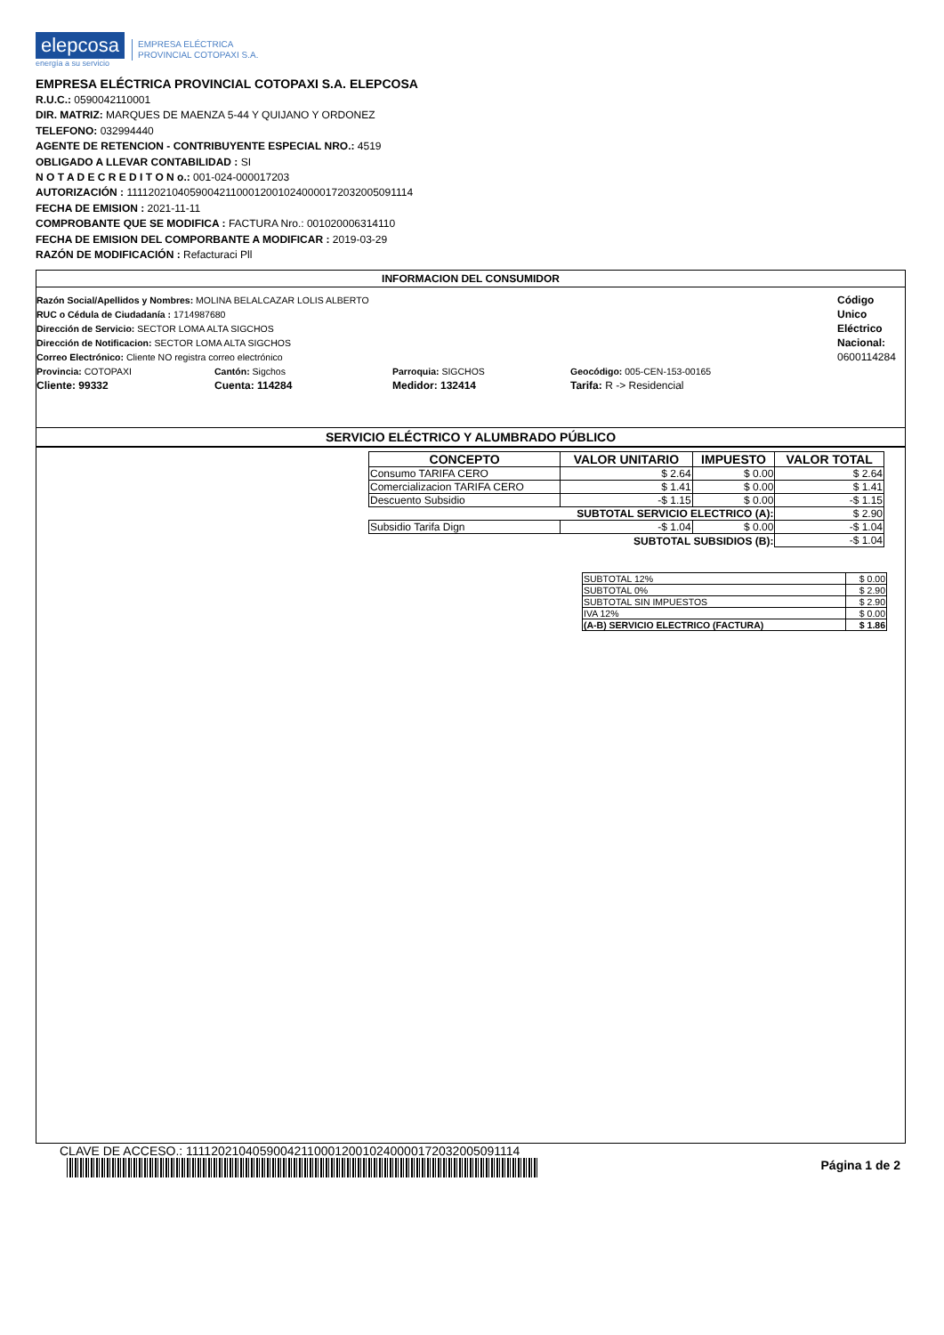elepcosa
energía a su servicio
EMPRESA ELÉCTRICA
PROVINCIAL COTOPAXI S.A.
EMPRESA ELÉCTRICA PROVINCIAL COTOPAXI S.A. ELEPCOSA
R.U.C.: 0590042110001
DIR. MATRIZ: MARQUES DE MAENZA 5-44 Y QUIJANO Y ORDONEZ
TELEFONO: 032994440
AGENTE DE RETENCION - CONTRIBUYENTE ESPECIAL NRO.: 4519
OBLIGADO A LLEVAR CONTABILIDAD : SI
N O T A D E C R E D I T O N o.: 001-024-000017203
AUTORIZACIÓN : 1111202104059004211000120010240000172032005091114
FECHA DE EMISION : 2021-11-11
COMPROBANTE QUE SE MODIFICA : FACTURA Nro.: 001020006314110
FECHA DE EMISION DEL COMPORBANTE A MODIFICAR : 2019-03-29
RAZÓN DE MODIFICACIÓN : Refacturaci Pll
INFORMACION DEL CONSUMIDOR
Razón Social/Apellidos y Nombres: MOLINA BELALCAZAR LOLIS ALBERTO
RUC o Cédula de Ciudadanía : 1714987680
Dirección de Servicio: SECTOR LOMA ALTA SIGCHOS
Dirección de Notificacion: SECTOR LOMA ALTA SIGCHOS
Correo Electrónico: Cliente NO registra correo electrónico
Provincia: COTOPAXI Cantón: Sigchos Parroquia: SIGCHOS Geocódigo: 005-CEN-153-00165 Cliente: 99332 Cuenta: 114284 Medidor: 132414 Tarifa: R -> Residencial
Código Unico Eléctrico Nacional: 0600114284
SERVICIO ELÉCTRICO Y ALUMBRADO PÚBLICO
| CONCEPTO | VALOR UNITARIO | IMPUESTO | VALOR TOTAL |
| --- | --- | --- | --- |
| Consumo TARIFA CERO | $ 2.64 | $ 0.00 | $ 2.64 |
| Comercializacion TARIFA CERO | $ 1.41 | $ 0.00 | $ 1.41 |
| Descuento Subsidio | -$ 1.15 | $ 0.00 | -$ 1.15 |
| SUBTOTAL SERVICIO ELECTRICO (A): | | | $ 2.90 |
| Subsidio Tarifa Dign | -$ 1.04 | $ 0.00 | -$ 1.04 |
| SUBTOTAL SUBSIDIOS (B): | | | -$ 1.04 |
| SUBTOTAL 12% | $ 0.00 |
| SUBTOTAL 0% | $ 2.90 |
| SUBTOTAL SIN IMPUESTOS | $ 2.90 |
| IVA 12% | $ 0.00 |
| (A-B) SERVICIO ELECTRICO (FACTURA) | $ 1.86 |
CLAVE DE ACCESO.: 1111202104059004211000120010240000172032005091114
Página 1 de 2